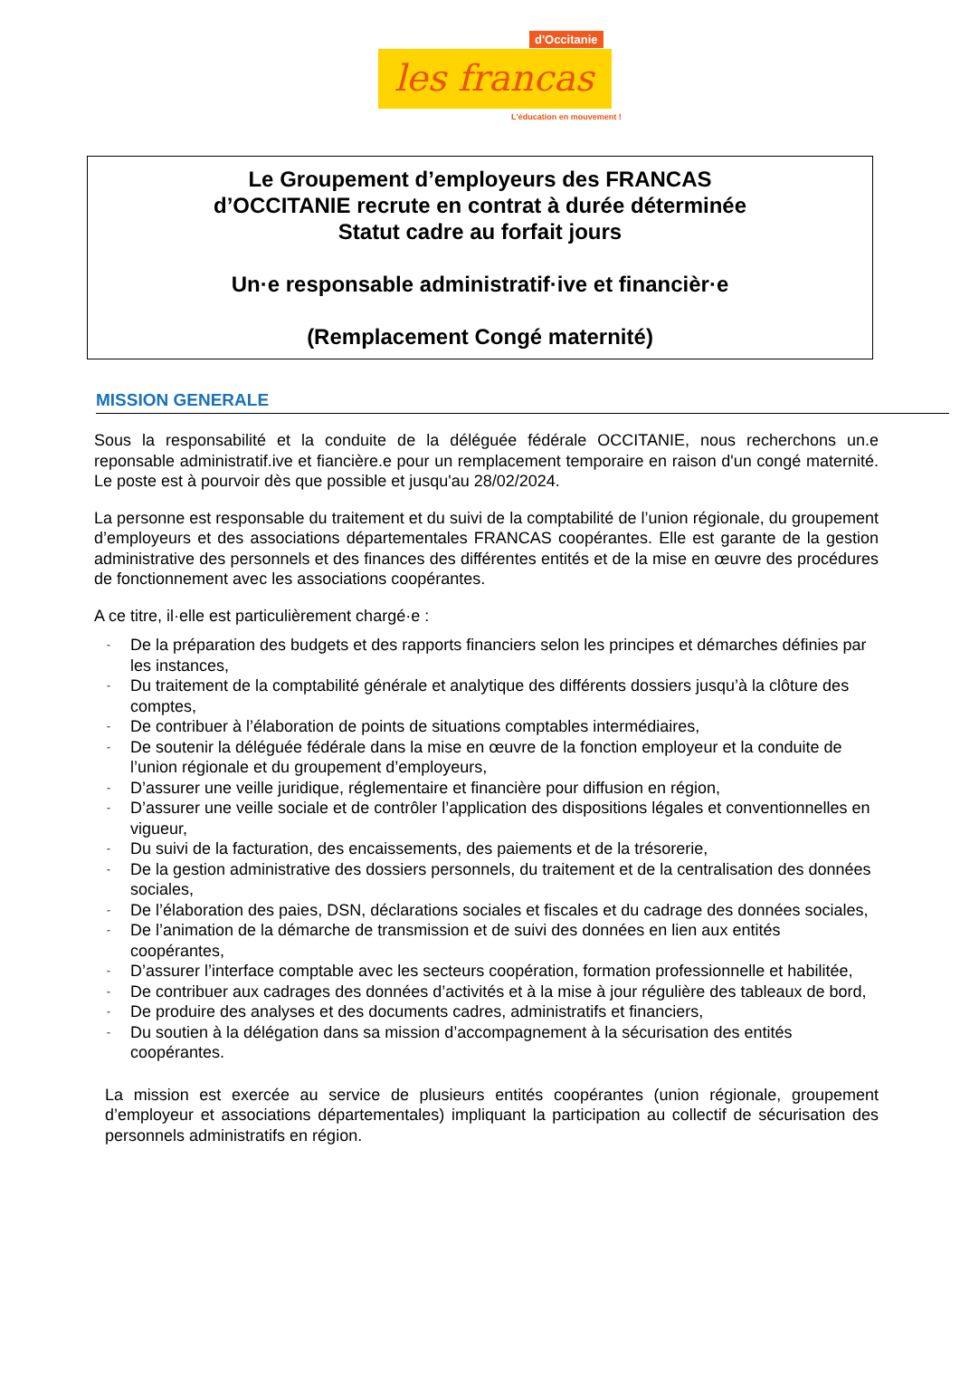d'Occitanie
les francas
L'éducation en mouvement !
Le Groupement d’employeurs des FRANCAS
d’OCCITANIE recrute en contrat à durée déterminée
Statut cadre au forfait jours
Un·e responsable administratif·ive et financièr·e
(Remplacement Congé maternité)
MISSION GENERALE
Sous la responsabilité et la conduite de la déléguée fédérale OCCITANIE, nous recherchons un.e reponsable administratif.ive et fiancière.e pour un remplacement temporaire en raison d'un congé maternité. Le poste est à pourvoir dès que possible et jusqu'au 28/02/2024.
La personne est responsable du traitement et du suivi de la comptabilité de l’union régionale, du groupement d’employeurs et des associations départementales FRANCAS coopérantes. Elle est garante de la gestion administrative des personnels et des finances des différentes entités et de la mise en œuvre des procédures de fonctionnement avec les associations coopérantes.
A ce titre, il·elle est particulièrement chargé·e :
- De la préparation des budgets et des rapports financiers selon les principes et démarches définies par les instances,
- Du traitement de la comptabilité générale et analytique des différents dossiers jusqu’à la clôture des comptes,
- De contribuer à l’élaboration de points de situations comptables intermédiaires,
- De soutenir la déléguée fédérale dans la mise en œuvre de la fonction employeur et la conduite de l’union régionale et du groupement d’employeurs,
- D’assurer une veille juridique, réglementaire et financière pour diffusion en région,
- D’assurer une veille sociale et de contrôler l’application des dispositions légales et conventionnelles en vigueur,
- Du suivi de la facturation, des encaissements, des paiements et de la trésorerie,
- De la gestion administrative des dossiers personnels, du traitement et de la centralisation des données sociales,
- De l’élaboration des paies, DSN, déclarations sociales et fiscales et du cadrage des données sociales,
- De l’animation de la démarche de transmission et de suivi des données en lien aux entités coopérantes,
- D’assurer l’interface comptable avec les secteurs coopération, formation professionnelle et habilitée,
- De contribuer aux cadrages des données d’activités et à la mise à jour régulière des tableaux de bord,
- De produire des analyses et des documents cadres, administratifs et financiers,
- Du soutien à la délégation dans sa mission d’accompagnement à la sécurisation des entités coopérantes.
La mission est exercée au service de plusieurs entités coopérantes (union régionale, groupement d’employeur et associations départementales) impliquant la participation au collectif de sécurisation des personnels administratifs en région.